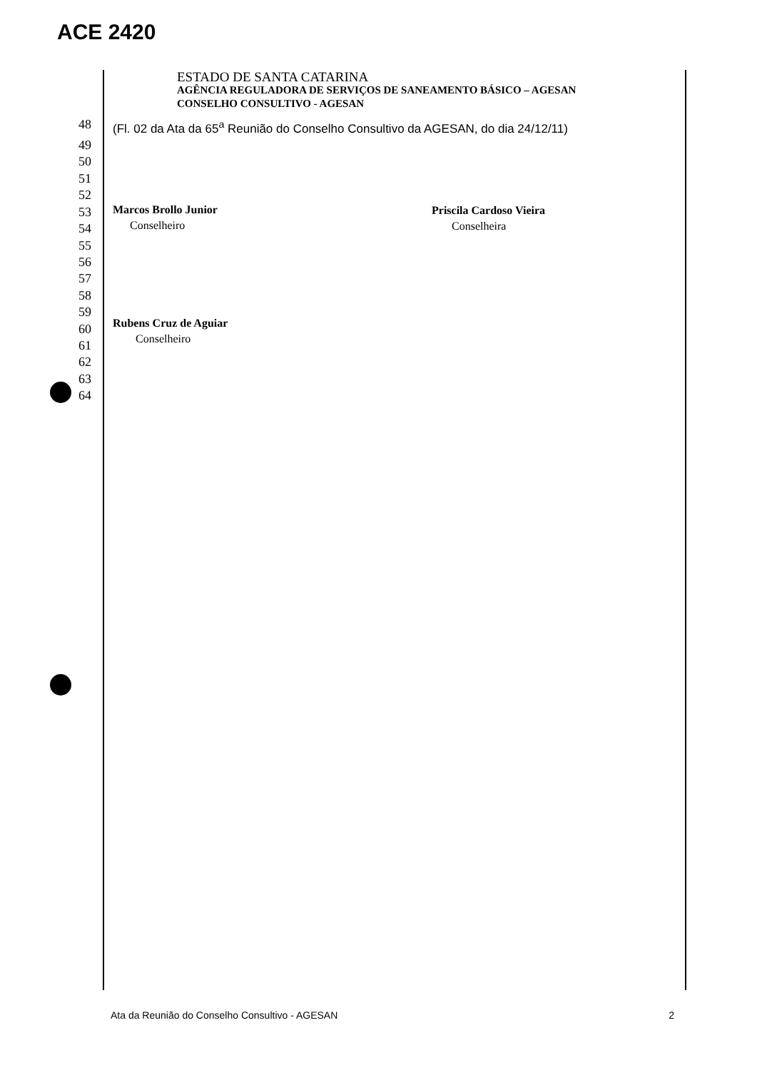ACE 2420
ESTADO DE SANTA CATARINA
AGÊNCIA REGULADORA DE SERVIÇOS DE SANEAMENTO BÁSICO – AGESAN
CONSELHO CONSULTIVO - AGESAN
48 (Fl. 02 da Ata da 65<sup>a</sup> Reunião do Conselho Consultivo da AGESAN, do dia 24/12/11)
49
50
51
52
53
54
55
56
57
58
59
60
61
62
63
64
Marcos Brollo Junior
Conselheiro
Priscila Cardoso Vieira
Conselheira
Rubens Cruz de Aguiar
Conselheiro
Ata da Reunião do Conselho Consultivo - AGESAN 2